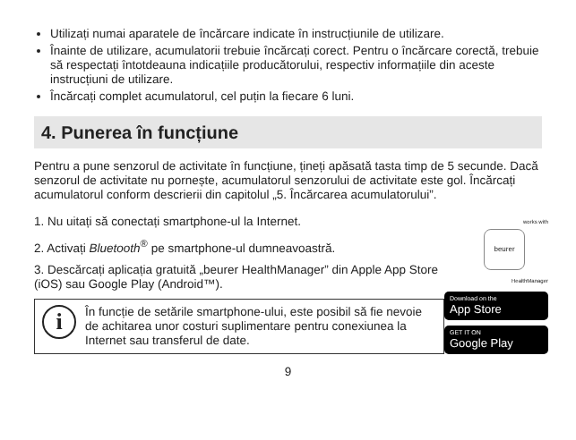Utilizați numai aparatele de încărcare indicate în instrucțiunile de utilizare.
Înainte de utilizare, acumulatorii trebuie încărcați corect. Pentru o încărcare corectă, trebuie să respectați întotdeauna indicațiile producătorului, respectiv informațiile din aceste instrucțiuni de utilizare.
Încărcați complet acumulatorul, cel puțin la fiecare 6 luni.
4. Punerea în funcțiune
Pentru a pune senzorul de activitate în funcțiune, țineți apăsată tasta timp de 5 secunde. Dacă senzorul de activitate nu pornește, acumulatorul senzorului de activitate este gol. Încărcați acumulatorul conform descrierii din capitolul „5. Încărcarea acumulatorului”.
1. Nu uitați să conectați smartphone-ul la Internet.
2. Activați Bluetooth<sup>®</sup> pe smartphone-ul dumneavoastră.
3. Descărcați aplicația gratuită „beurer HealthManager” din Apple App Store (iOS) sau Google Play (Android™).
i
În funcție de setările smartphone-ului, este posibil să fie nevoie de achitarea unor costuri suplimentare pentru conexiunea la Internet sau transferul de date.
works with
beurer
HealthManager
Download on the
App Store
GET IT ON
Google Play
9